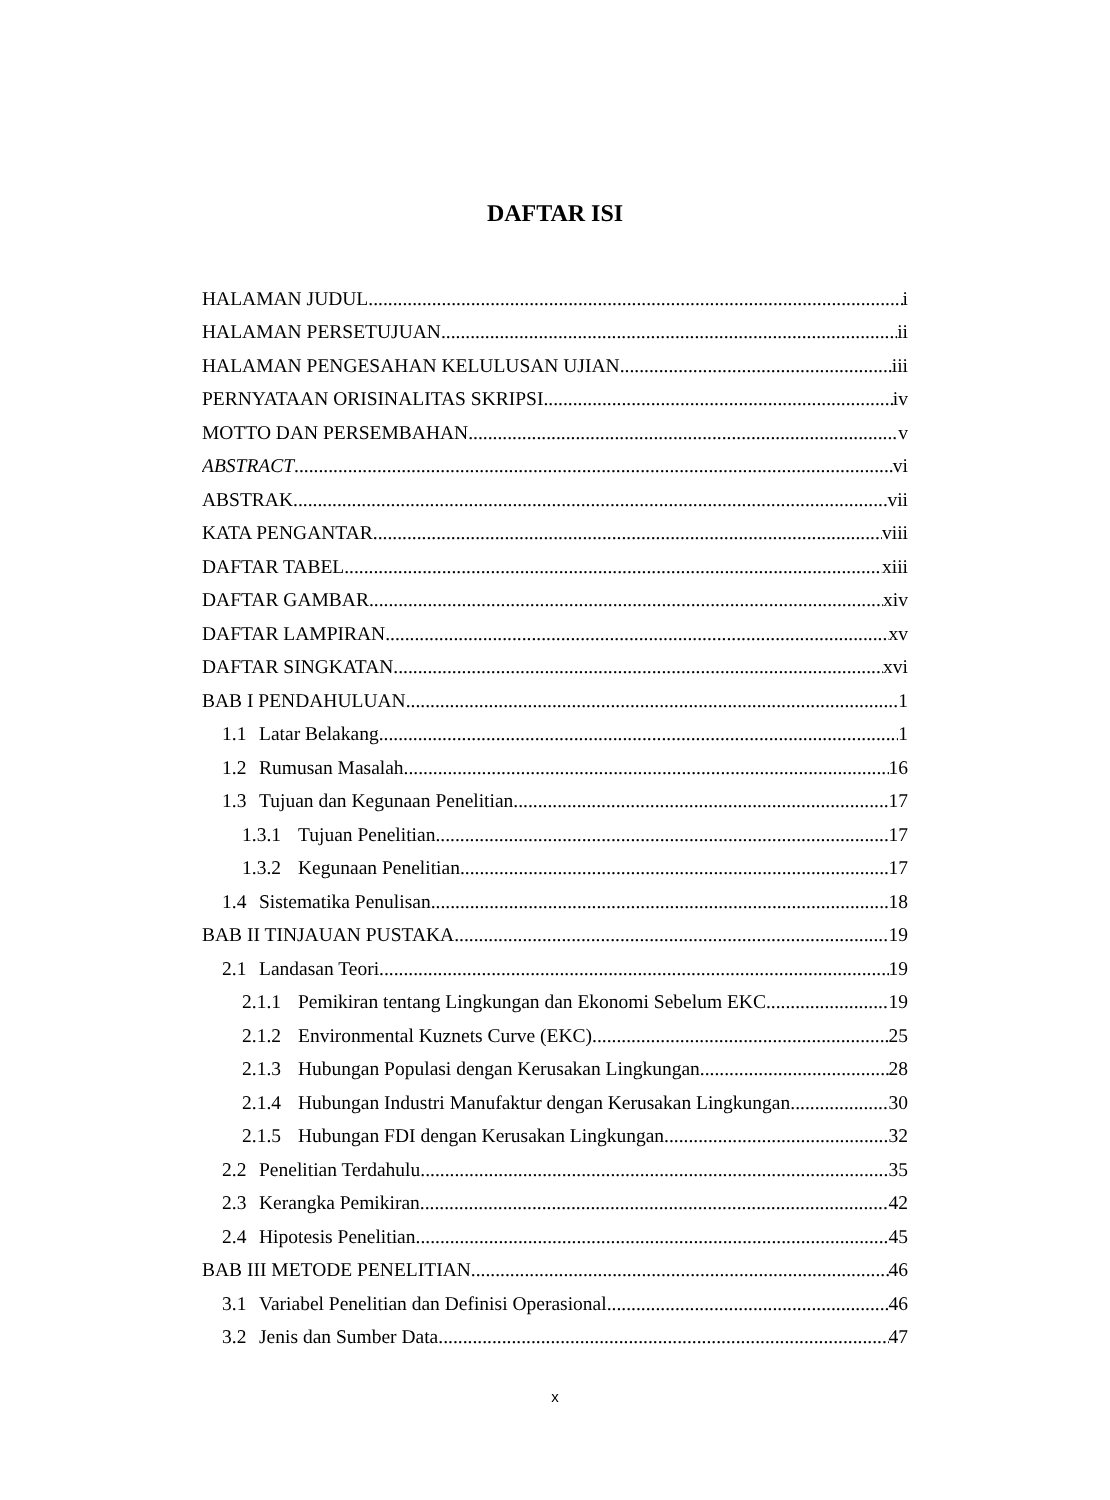DAFTAR ISI
HALAMAN JUDUL i
HALAMAN PERSETUJUAN ii
HALAMAN PENGESAHAN KELULUSAN UJIAN iii
PERNYATAAN ORISINALITAS SKRIPSI iv
MOTTO DAN PERSEMBAHAN v
ABSTRACT vi
ABSTRAK vii
KATA PENGANTAR viii
DAFTAR TABEL xiii
DAFTAR GAMBAR xiv
DAFTAR LAMPIRAN xv
DAFTAR SINGKATAN xvi
BAB I PENDAHULUAN 1
1.1 Latar Belakang 1
1.2 Rumusan Masalah 16
1.3 Tujuan dan Kegunaan Penelitian 17
1.3.1 Tujuan Penelitian 17
1.3.2 Kegunaan Penelitian 17
1.4 Sistematika Penulisan 18
BAB II TINJAUAN PUSTAKA 19
2.1 Landasan Teori 19
2.1.1 Pemikiran tentang Lingkungan dan Ekonomi Sebelum EKC 19
2.1.2 Environmental Kuznets Curve (EKC) 25
2.1.3 Hubungan Populasi dengan Kerusakan Lingkungan 28
2.1.4 Hubungan Industri Manufaktur dengan Kerusakan Lingkungan 30
2.1.5 Hubungan FDI dengan Kerusakan Lingkungan 32
2.2 Penelitian Terdahulu 35
2.3 Kerangka Pemikiran 42
2.4 Hipotesis Penelitian 45
BAB III METODE PENELITIAN 46
3.1 Variabel Penelitian dan Definisi Operasional 46
3.2 Jenis dan Sumber Data 47
x